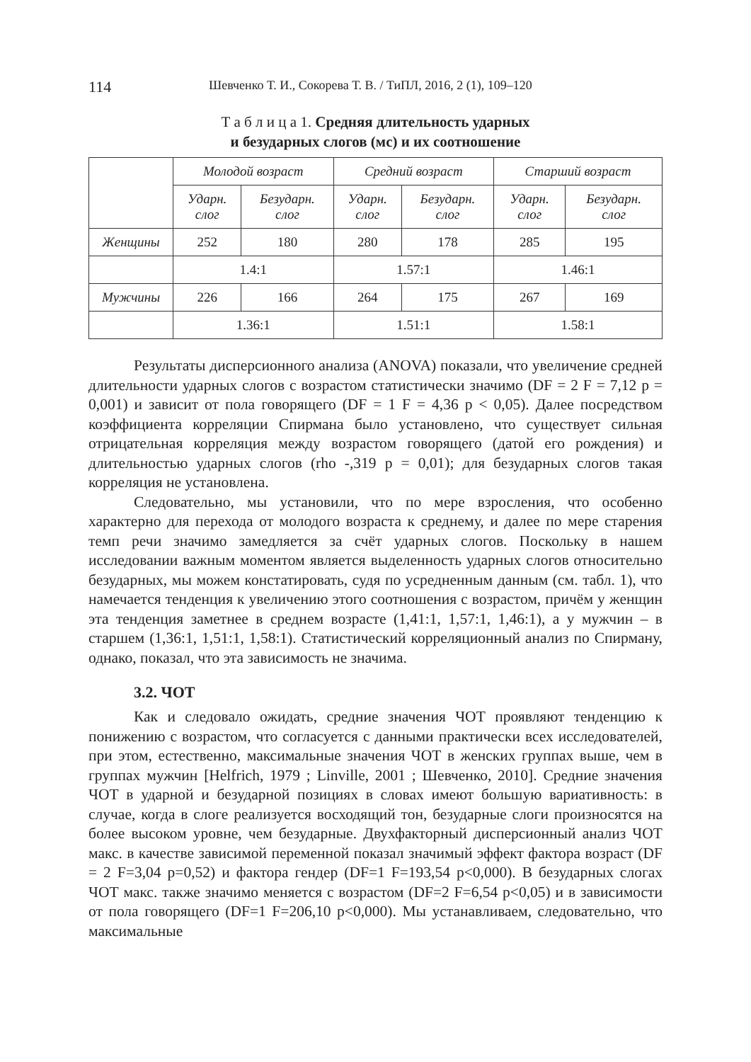114 Шевченко Т. И., Сокорева Т. В. / ТиПЛ, 2016, 2 (1), 109–120
Т а б л и ц а 1. Средняя длительность ударных
и безударных слогов (мс) и их соотношение
| | Молодой возраст | | Средний возраст | | Старший возраст | |
| --- | --- | --- | --- | --- | --- | --- |
| | Ударн. слог | Безударн. слог | Ударн. слог | Безударн. слог | Ударн. слог | Безударн. слог |
| Женщины | 252 | 180 | 280 | 178 | 285 | 195 |
| | 1.4:1 | | 1.57:1 | | 1.46:1 | |
| Мужчины | 226 | 166 | 264 | 175 | 267 | 169 |
| | 1.36:1 | | 1.51:1 | | 1.58:1 | |
Результаты дисперсионного анализа (ANOVA) показали, что увеличение средней длительности ударных слогов с возрастом статистически значимо (DF = 2 F = 7,12 p = 0,001) и зависит от пола говорящего (DF = 1 F = 4,36 p < 0,05). Далее посредством коэффициента корреляции Спирмана было установлено, что существует сильная отрицательная корреляция между возрастом говорящего (датой его рождения) и длительностью ударных слогов (rho -,319 p = 0,01); для безударных слогов такая корреляция не установлена.
Следовательно, мы установили, что по мере взросления, что особенно характерно для перехода от молодого возраста к среднему, и далее по мере старения темп речи значимо замедляется за счёт ударных слогов. Поскольку в нашем исследовании важным моментом является выделенность ударных слогов относительно безударных, мы можем констатировать, судя по усредненным данным (см. табл. 1), что намечается тенденция к увеличению этого соотношения с возрастом, причём у женщин эта тенденция заметнее в среднем возрасте (1,41:1, 1,57:1, 1,46:1), а у мужчин – в старшем (1,36:1, 1,51:1, 1,58:1). Статистический корреляционный анализ по Спирману, однако, показал, что эта зависимость не значима.
3.2. ЧОТ
Как и следовало ожидать, средние значения ЧОТ проявляют тенденцию к понижению с возрастом, что согласуется с данными практически всех исследователей, при этом, естественно, максимальные значения ЧОТ в женских группах выше, чем в группах мужчин [Helfrich, 1979 ; Linville, 2001 ; Шевченко, 2010]. Средние значения ЧОТ в ударной и безударной позициях в словах имеют большую вариативность: в случае, когда в слоге реализуется восходящий тон, безударные слоги произносятся на более высоком уровне, чем безударные. Двухфакторный дисперсионный анализ ЧОТ макс. в качестве зависимой переменной показал значимый эффект фактора возраст (DF = 2 F=3,04 p=0,52) и фактора гендер (DF=1 F=193,54 p<0,000). В безударных слогах ЧОТ макс. также значимо меняется с возрастом (DF=2 F=6,54 p<0,05) и в зависимости от пола говорящего (DF=1 F=206,10 p<0,000). Мы устанавливаем, следовательно, что максимальные